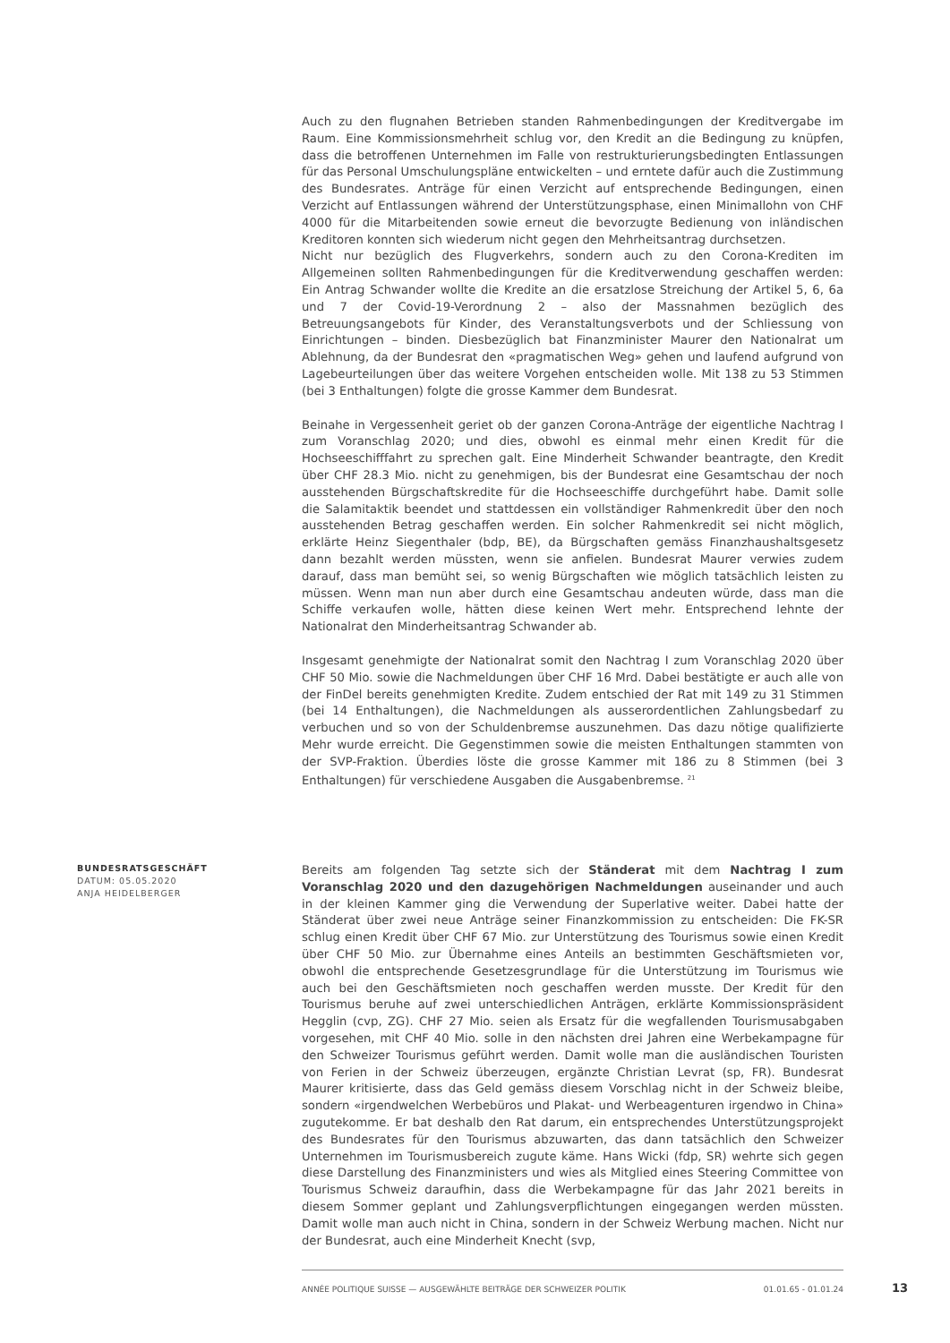Auch zu den flugnahen Betrieben standen Rahmenbedingungen der Kreditvergabe im Raum. Eine Kommissionsmehrheit schlug vor, den Kredit an die Bedingung zu knüpfen, dass die betroffenen Unternehmen im Falle von restrukturierungsbedingten Entlassungen für das Personal Umschulungspläne entwickelten – und erntete dafür auch die Zustimmung des Bundesrates. Anträge für einen Verzicht auf entsprechende Bedingungen, einen Verzicht auf Entlassungen während der Unterstützungsphase, einen Minimallohn von CHF 4000 für die Mitarbeitenden sowie erneut die bevorzugte Bedienung von inländischen Kreditoren konnten sich wiederum nicht gegen den Mehrheitsantrag durchsetzen.
Nicht nur bezüglich des Flugverkehrs, sondern auch zu den Corona-Krediten im Allgemeinen sollten Rahmenbedingungen für die Kreditverwendung geschaffen werden: Ein Antrag Schwander wollte die Kredite an die ersatzlose Streichung der Artikel 5, 6, 6a und 7 der Covid-19-Verordnung 2 – also der Massnahmen bezüglich des Betreuungsangebots für Kinder, des Veranstaltungsverbots und der Schliessung von Einrichtungen – binden. Diesbezüglich bat Finanzminister Maurer den Nationalrat um Ablehnung, da der Bundesrat den «pragmatischen Weg» gehen und laufend aufgrund von Lagebeurteilungen über das weitere Vorgehen entscheiden wolle. Mit 138 zu 53 Stimmen (bei 3 Enthaltungen) folgte die grosse Kammer dem Bundesrat.
Beinahe in Vergessenheit geriet ob der ganzen Corona-Anträge der eigentliche Nachtrag I zum Voranschlag 2020; und dies, obwohl es einmal mehr einen Kredit für die Hochseeschifffahrt zu sprechen galt. Eine Minderheit Schwander beantragte, den Kredit über CHF 28.3 Mio. nicht zu genehmigen, bis der Bundesrat eine Gesamtschau der noch ausstehenden Bürgschaftskredite für die Hochseeschiffe durchgeführt habe. Damit solle die Salamitaktik beendet und stattdessen ein vollständiger Rahmenkredit über den noch ausstehenden Betrag geschaffen werden. Ein solcher Rahmenkredit sei nicht möglich, erklärte Heinz Siegenthaler (bdp, BE), da Bürgschaften gemäss Finanzhaushaltsgesetz dann bezahlt werden müssten, wenn sie anfielen. Bundesrat Maurer verwies zudem darauf, dass man bemüht sei, so wenig Bürgschaften wie möglich tatsächlich leisten zu müssen. Wenn man nun aber durch eine Gesamtschau andeuten würde, dass man die Schiffe verkaufen wolle, hätten diese keinen Wert mehr. Entsprechend lehnte der Nationalrat den Minderheitsantrag Schwander ab.
Insgesamt genehmigte der Nationalrat somit den Nachtrag I zum Voranschlag 2020 über CHF 50 Mio. sowie die Nachmeldungen über CHF 16 Mrd. Dabei bestätigte er auch alle von der FinDel bereits genehmigten Kredite. Zudem entschied der Rat mit 149 zu 31 Stimmen (bei 14 Enthaltungen), die Nachmeldungen als ausserordentlichen Zahlungsbedarf zu verbuchen und so von der Schuldenbremse auszunehmen. Das dazu nötige qualifizierte Mehr wurde erreicht. Die Gegenstimmen sowie die meisten Enthaltungen stammten von der SVP-Fraktion. Überdies löste die grosse Kammer mit 186 zu 8 Stimmen (bei 3 Enthaltungen) für verschiedene Ausgaben die Ausgabenbremse. <sup>21</sup>
BUNDESRATSGESCHÄFT
DATUM: 05.05.2020
ANJA HEIDELBERGER
Bereits am folgenden Tag setzte sich der Ständerat mit dem Nachtrag I zum Voranschlag 2020 und den dazugehörigen Nachmeldungen auseinander und auch in der kleinen Kammer ging die Verwendung der Superlative weiter. Dabei hatte der Ständerat über zwei neue Anträge seiner Finanzkommission zu entscheiden: Die FK-SR schlug einen Kredit über CHF 67 Mio. zur Unterstützung des Tourismus sowie einen Kredit über CHF 50 Mio. zur Übernahme eines Anteils an bestimmten Geschäftsmieten vor, obwohl die entsprechende Gesetzesgrundlage für die Unterstützung im Tourismus wie auch bei den Geschäftsmieten noch geschaffen werden musste. Der Kredit für den Tourismus beruhe auf zwei unterschiedlichen Anträgen, erklärte Kommissionspräsident Hegglin (cvp, ZG). CHF 27 Mio. seien als Ersatz für die wegfallenden Tourismusabgaben vorgesehen, mit CHF 40 Mio. solle in den nächsten drei Jahren eine Werbekampagne für den Schweizer Tourismus geführt werden. Damit wolle man die ausländischen Touristen von Ferien in der Schweiz überzeugen, ergänzte Christian Levrat (sp, FR). Bundesrat Maurer kritisierte, dass das Geld gemäss diesem Vorschlag nicht in der Schweiz bleibe, sondern «irgendwelchen Werbebüros und Plakat- und Werbeagenturen irgendwo in China» zugutekomme. Er bat deshalb den Rat darum, ein entsprechendes Unterstützungsprojekt des Bundesrates für den Tourismus abzuwarten, das dann tatsächlich den Schweizer Unternehmen im Tourismusbereich zugute käme. Hans Wicki (fdp, SR) wehrte sich gegen diese Darstellung des Finanzministers und wies als Mitglied eines Steering Committee von Tourismus Schweiz daraufhin, dass die Werbekampagne für das Jahr 2021 bereits in diesem Sommer geplant und Zahlungsverpflichtungen eingegangen werden müssten. Damit wolle man auch nicht in China, sondern in der Schweiz Werbung machen. Nicht nur der Bundesrat, auch eine Minderheit Knecht (svp,
ANNÉE POLITIQUE SUISSE — AUSGEWÄHLTE BEITRÄGE DER SCHWEIZER POLITIK 01.01.65 - 01.01.24
13